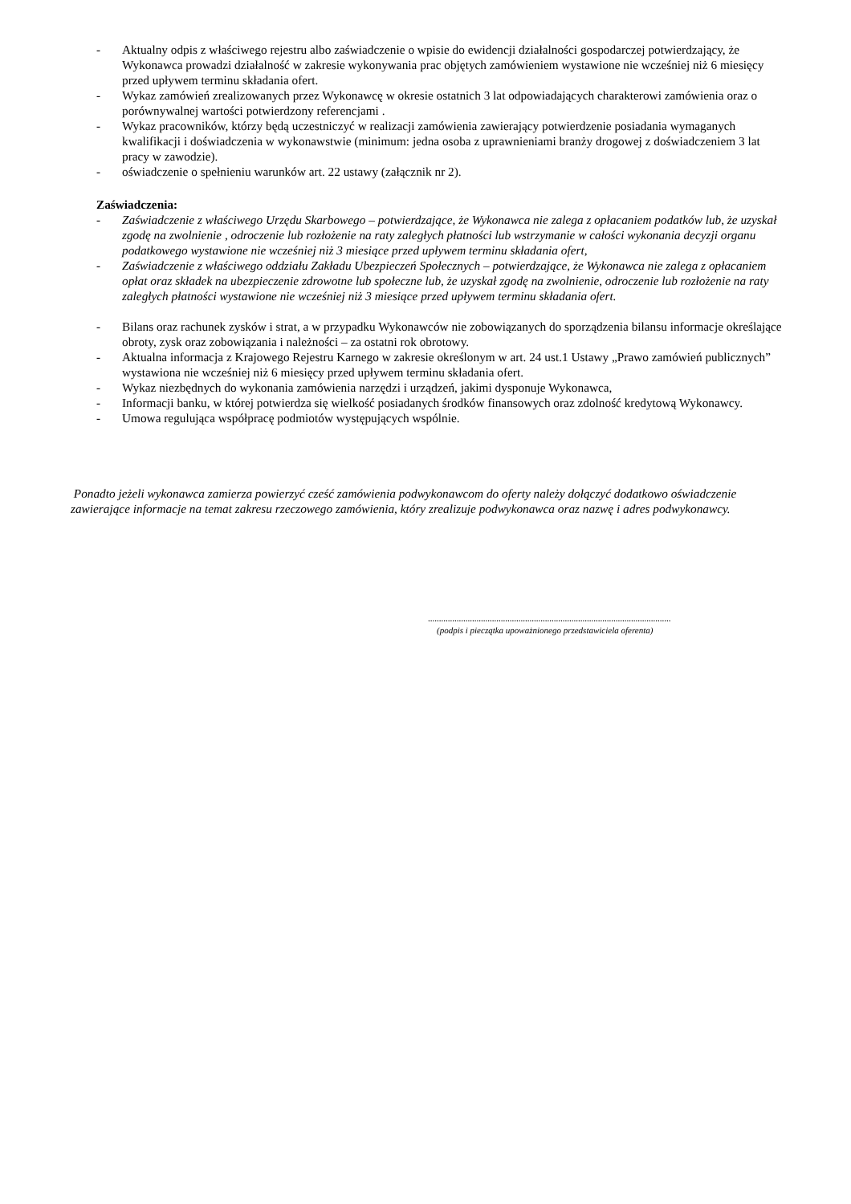- Aktualny odpis z właściwego rejestru albo zaświadczenie o wpisie do ewidencji działalności gospodarczej potwierdzający, że Wykonawca prowadzi działalność w zakresie wykonywania prac objętych zamówieniem wystawione nie wcześniej niż 6 miesięcy przed upływem terminu składania ofert.
- Wykaz zamówień zrealizowanych przez Wykonawcę w okresie ostatnich 3 lat odpowiadających charakterowi zamówienia oraz o porównywalnej wartości potwierdzony referencjami .
- Wykaz pracowników, którzy będą uczestniczyć w realizacji zamówienia zawierający potwierdzenie posiadania wymaganych kwalifikacji i doświadczenia w wykonawstwie (minimum: jedna osoba z uprawnieniami branży drogowej z doświadczeniem 3 lat pracy w zawodzie).
- oświadczenie o spełnieniu warunków art. 22 ustawy (załącznik nr 2).
Zaświadczenia:
- Zaświadczenie z właściwego Urzędu Skarbowego – potwierdzające, że Wykonawca nie zalega z opłacaniem podatków lub, że uzyskał zgodę na zwolnienie , odroczenie lub rozłożenie na raty zaległych płatności lub wstrzymanie w całości wykonania decyzji organu podatkowego wystawione nie wcześniej niż 3 miesiące przed upływem terminu składania ofert,
- Zaświadczenie z właściwego oddziału Zakładu Ubezpieczeń Społecznych – potwierdzające, że Wykonawca nie zalega z opłacaniem opłat oraz składek na ubezpieczenie zdrowotne lub społeczne lub, że uzyskał zgodę na zwolnienie, odroczenie lub rozłożenie na raty zaległych płatności wystawione nie wcześniej niż 3 miesiące przed upływem terminu składania ofert.
- Bilans oraz rachunek zysków i strat, a w przypadku Wykonawców nie zobowiązanych do sporządzenia bilansu informacje określające obroty, zysk oraz zobowiązania i należności – za ostatni rok obrotowy.
- Aktualna informacja z Krajowego Rejestru Karnego w zakresie określonym w art. 24 ust.1 Ustawy „Prawo zamówień publicznych” wystawiona nie wcześniej niż 6 miesięcy przed upływem terminu składania ofert.
- Wykaz niezbędnych do wykonania zamówienia narzędzi i urządzeń, jakimi dysponuje Wykonawca,
- Informacji banku, w której potwierdza się wielkość posiadanych środków finansowych oraz zdolność kredytową Wykonawcy.
- Umowa regulująca współpracę podmiotów występujących wspólnie.
Ponadto jeżeli wykonawca zamierza powierzyć cześć zamówienia podwykonawcom do oferty należy dołączyć dodatkowo oświadczenie zawierające informacje na temat zakresu rzeczowego zamówienia, który zrealizuje podwykonawca oraz nazwę i adres podwykonawcy.
..............................................................................................................
(podpis i pieczątka upoważnionego przedstawiciela oferenta)